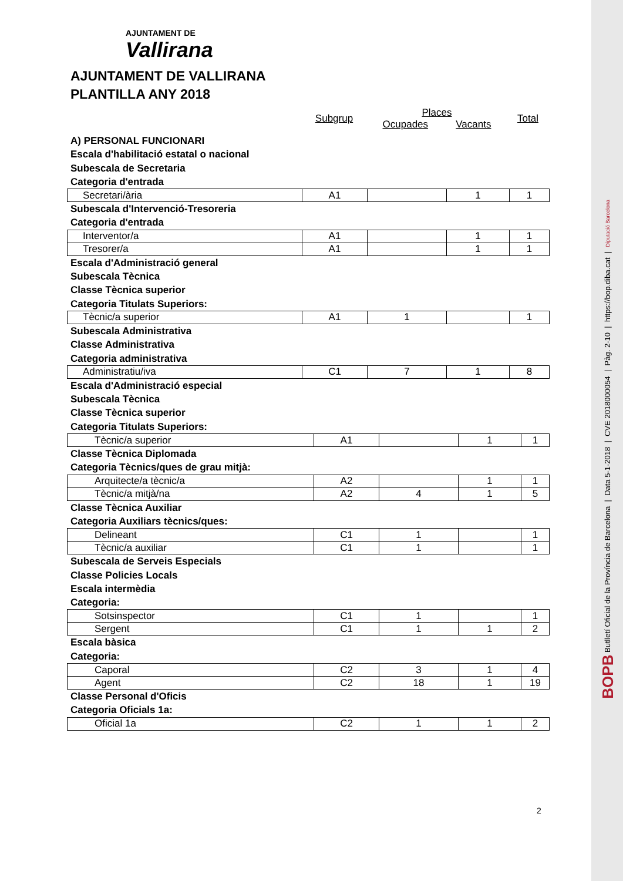AJUNTAMENT DE
Vallirana
AJUNTAMENT DE VALLIRANA
PLANTILLA ANY 2018
Subgrup
Places
Ocupades Vacants
Total
A) PERSONAL FUNCIONARI
Escala d'habilitació estatal o nacional
Subescala de Secretaria
Categoria d'entrada
| Secretari/ària | A1 | | 1 | 1 |
Subescala d'Intervenció-Tresoreria
Categoria d'entrada
| Interventor/a | A1 | | 1 | 1 |
| Tresorer/a | A1 | | 1 | 1 |
Escala d'Administració general
Subescala Tècnica
Classe Tècnica superior
Categoria Titulats Superiors:
| Tècnic/a superior | A1 | 1 | | 1 |
Subescala Administrativa
Classe Administrativa
Categoria administrativa
| Administratiu/iva | C1 | 7 | 1 | 8 |
Escala d'Administració especial
Subescala Tècnica
Classe Tècnica superior
Categoria Titulats Superiors:
| Tècnic/a superior | A1 | | 1 | 1 |
Classe Tècnica Diplomada
Categoria Tècnics/ques de grau mitjà:
| Arquitecte/a tècnic/a | A2 | | 1 | 1 |
| Tècnic/a mitjà/na | A2 | 4 | 1 | 5 |
Classe Tècnica Auxiliar
Categoria Auxiliars tècnics/ques:
| Delineant | C1 | 1 | | 1 |
| Tècnic/a auxiliar | C1 | 1 | | 1 |
Subescala de Serveis Especials
Classe Policies Locals
Escala intermèdia
Categoria:
| Sotsinspector | C1 | 1 | | 1 |
| Sergent | C1 | 1 | 1 | 2 |
Escala bàsica
Categoria:
| Caporal | C2 | 3 | 1 | 4 |
| Agent | C2 | 18 | 1 | 19 |
Classe Personal d'Oficis
Categoria Oficials 1a:
| Oficial 1a | C2 | 1 | 1 | 2 |
2
BOPB Butlletí Oficial de la Província de Barcelona | Data 5-1-2018 | CVE 2018000054 | Pàg. 2-10 | https://bop.diba.cat | Diputació Barcelona